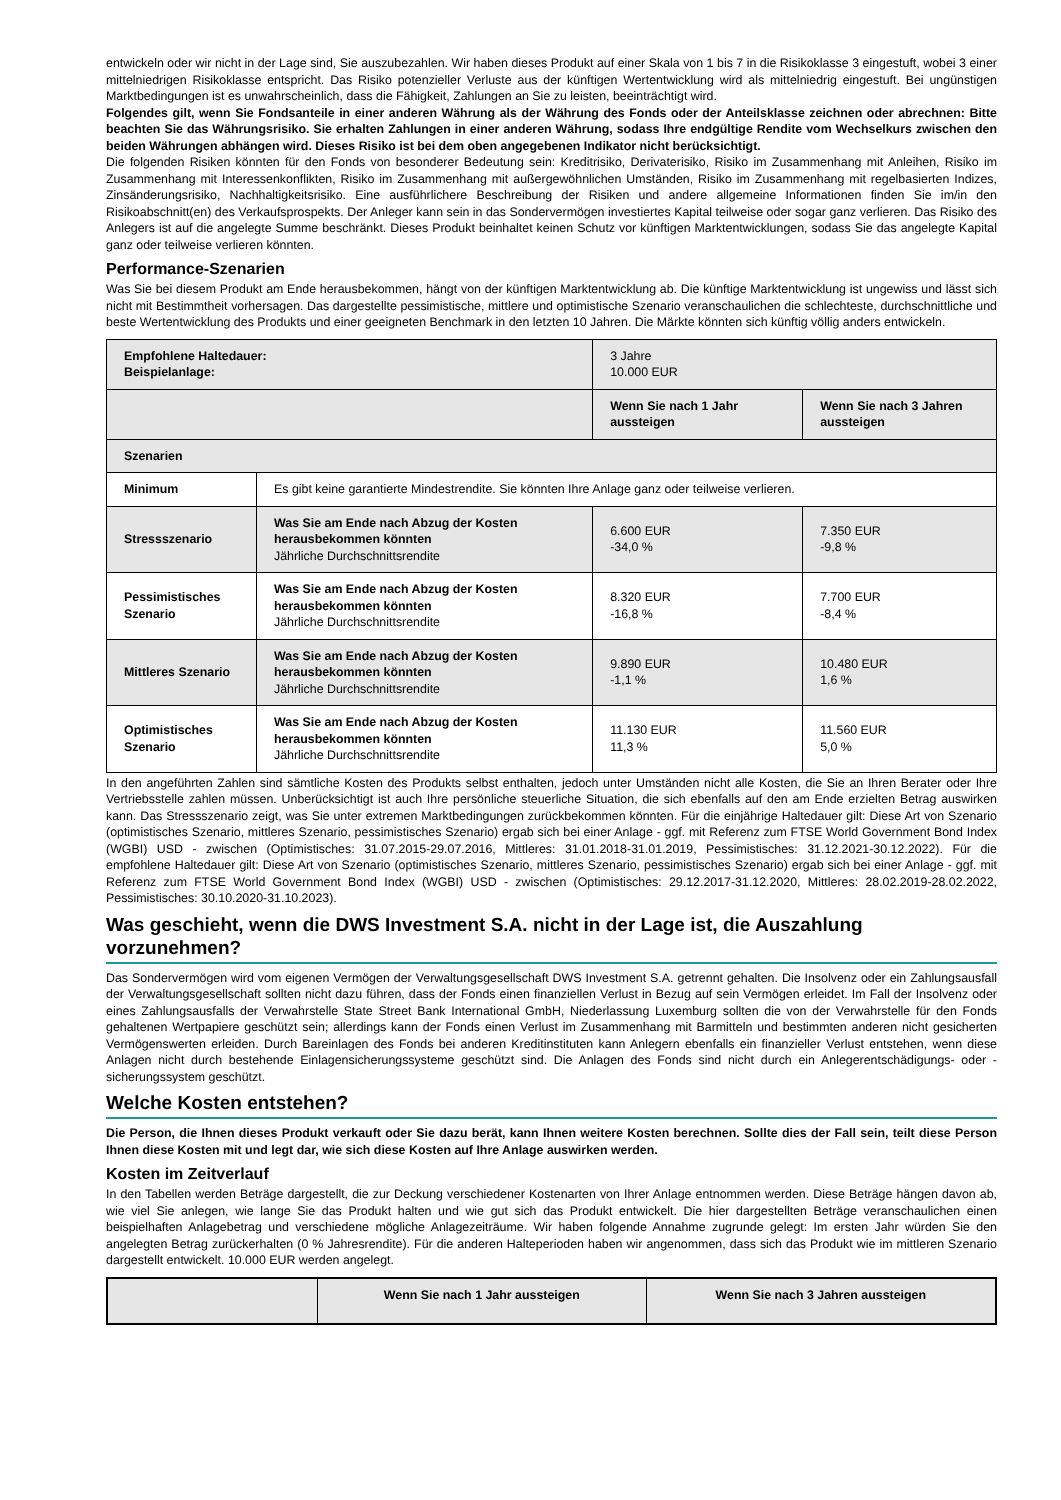entwickeln oder wir nicht in der Lage sind, Sie auszubezahlen. Wir haben dieses Produkt auf einer Skala von 1 bis 7 in die Risikoklasse 3 eingestuft, wobei 3 einer mittelniedrigen Risikoklasse entspricht. Das Risiko potenzieller Verluste aus der künftigen Wertentwicklung wird als mittelniedrig eingestuft. Bei ungünstigen Marktbedingungen ist es unwahrscheinlich, dass die Fähigkeit, Zahlungen an Sie zu leisten, beeinträchtigt wird.
Folgendes gilt, wenn Sie Fondsanteile in einer anderen Währung als der Währung des Fonds oder der Anteilsklasse zeichnen oder abrechnen: Bitte beachten Sie das Währungsrisiko. Sie erhalten Zahlungen in einer anderen Währung, sodass Ihre endgültige Rendite vom Wechselkurs zwischen den beiden Währungen abhängen wird. Dieses Risiko ist bei dem oben angegebenen Indikator nicht berücksichtigt.
Die folgenden Risiken könnten für den Fonds von besonderer Bedeutung sein: Kreditrisiko, Derivaterisiko, Risiko im Zusammenhang mit Anleihen, Risiko im Zusammenhang mit Interessenkonflikten, Risiko im Zusammenhang mit außergewöhnlichen Umständen, Risiko im Zusammenhang mit regelbasierten Indizes, Zinsänderungsrisiko, Nachhaltigkeitsrisiko. Eine ausführlichere Beschreibung der Risiken und andere allgemeine Informationen finden Sie im/in den Risikoabschnitt(en) des Verkaufsprospekts. Der Anleger kann sein in das Sondervermögen investiertes Kapital teilweise oder sogar ganz verlieren. Das Risiko des Anlegers ist auf die angelegte Summe beschränkt. Dieses Produkt beinhaltet keinen Schutz vor künftigen Marktentwicklungen, sodass Sie das angelegte Kapital ganz oder teilweise verlieren könnten.
Performance-Szenarien
Was Sie bei diesem Produkt am Ende herausbekommen, hängt von der künftigen Marktentwicklung ab. Die künftige Marktentwicklung ist ungewiss und lässt sich nicht mit Bestimmtheit vorhersagen. Das dargestellte pessimistische, mittlere und optimistische Szenario veranschaulichen die schlechteste, durchschnittliche und beste Wertentwicklung des Produkts und einer geeigneten Benchmark in den letzten 10 Jahren. Die Märkte könnten sich künftig völlig anders entwickeln.
| Empfohlene Haltedauer: Beispielanlage: | | 3 Jahre 10.000 EUR | |
| | | Wenn Sie nach 1 Jahr aussteigen | Wenn Sie nach 3 Jahren aussteigen |
| Szenarien | | | |
| Minimum | Es gibt keine garantierte Mindestrendite. Sie könnten Ihre Anlage ganz oder teilweise verlieren. | | |
| Stressszenario | Was Sie am Ende nach Abzug der Kosten herausbekommen könnten Jährliche Durchschnittsrendite | 6.600 EUR -34,0 % | 7.350 EUR -9,8 % |
| Pessimistisches Szenario | Was Sie am Ende nach Abzug der Kosten herausbekommen könnten Jährliche Durchschnittsrendite | 8.320 EUR -16,8 % | 7.700 EUR -8,4 % |
| Mittleres Szenario | Was Sie am Ende nach Abzug der Kosten herausbekommen könnten Jährliche Durchschnittsrendite | 9.890 EUR -1,1 % | 10.480 EUR 1,6 % |
| Optimistisches Szenario | Was Sie am Ende nach Abzug der Kosten herausbekommen könnten Jährliche Durchschnittsrendite | 11.130 EUR 11,3 % | 11.560 EUR 5,0 % |
In den angeführten Zahlen sind sämtliche Kosten des Produkts selbst enthalten, jedoch unter Umständen nicht alle Kosten, die Sie an Ihren Berater oder Ihre Vertriebsstelle zahlen müssen. Unberücksichtigt ist auch Ihre persönliche steuerliche Situation, die sich ebenfalls auf den am Ende erzielten Betrag auswirken kann. Das Stressszenario zeigt, was Sie unter extremen Marktbedingungen zurückbekommen könnten. Für die einjährige Haltedauer gilt: Diese Art von Szenario (optimistisches Szenario, mittleres Szenario, pessimistisches Szenario) ergab sich bei einer Anlage - ggf. mit Referenz zum FTSE World Government Bond Index (WGBI) USD - zwischen (Optimistisches: 31.07.2015-29.07.2016, Mittleres: 31.01.2018-31.01.2019, Pessimistisches: 31.12.2021-30.12.2022). Für die empfohlene Haltedauer gilt: Diese Art von Szenario (optimistisches Szenario, mittleres Szenario, pessimistisches Szenario) ergab sich bei einer Anlage - ggf. mit Referenz zum FTSE World Government Bond Index (WGBI) USD - zwischen (Optimistisches: 29.12.2017-31.12.2020, Mittleres: 28.02.2019-28.02.2022, Pessimistisches: 30.10.2020-31.10.2023).
Was geschieht, wenn die DWS Investment S.A. nicht in der Lage ist, die Auszahlung vorzunehmen?
Das Sondervermögen wird vom eigenen Vermögen der Verwaltungsgesellschaft DWS Investment S.A. getrennt gehalten. Die Insolvenz oder ein Zahlungsausfall der Verwaltungsgesellschaft sollten nicht dazu führen, dass der Fonds einen finanziellen Verlust in Bezug auf sein Vermögen erleidet. Im Fall der Insolvenz oder eines Zahlungsausfalls der Verwahrstelle State Street Bank International GmbH, Niederlassung Luxemburg sollten die von der Verwahrstelle für den Fonds gehaltenen Wertpapiere geschützt sein; allerdings kann der Fonds einen Verlust im Zusammenhang mit Barmitteln und bestimmten anderen nicht gesicherten Vermögenswerten erleiden. Durch Bareinlagen des Fonds bei anderen Kreditinstituten kann Anlegern ebenfalls ein finanzieller Verlust entstehen, wenn diese Anlagen nicht durch bestehende Einlagensicherungssysteme geschützt sind. Die Anlagen des Fonds sind nicht durch ein Anlegerentschädigungs- oder -sicherungssystem geschützt.
Welche Kosten entstehen?
Die Person, die Ihnen dieses Produkt verkauft oder Sie dazu berät, kann Ihnen weitere Kosten berechnen. Sollte dies der Fall sein, teilt diese Person Ihnen diese Kosten mit und legt dar, wie sich diese Kosten auf Ihre Anlage auswirken werden.
Kosten im Zeitverlauf
In den Tabellen werden Beträge dargestellt, die zur Deckung verschiedener Kostenarten von Ihrer Anlage entnommen werden. Diese Beträge hängen davon ab, wie viel Sie anlegen, wie lange Sie das Produkt halten und wie gut sich das Produkt entwickelt. Die hier dargestellten Beträge veranschaulichen einen beispielhaften Anlagebetrag und verschiedene mögliche Anlagezeiträume. Wir haben folgende Annahme zugrunde gelegt: Im ersten Jahr würden Sie den angelegten Betrag zurückerhalten (0 % Jahresrendite). Für die anderen Halteperioden haben wir angenommen, dass sich das Produkt wie im mittleren Szenario dargestellt entwickelt. 10.000 EUR werden angelegt.
| | Wenn Sie nach 1 Jahr aussteigen | Wenn Sie nach 3 Jahren aussteigen |